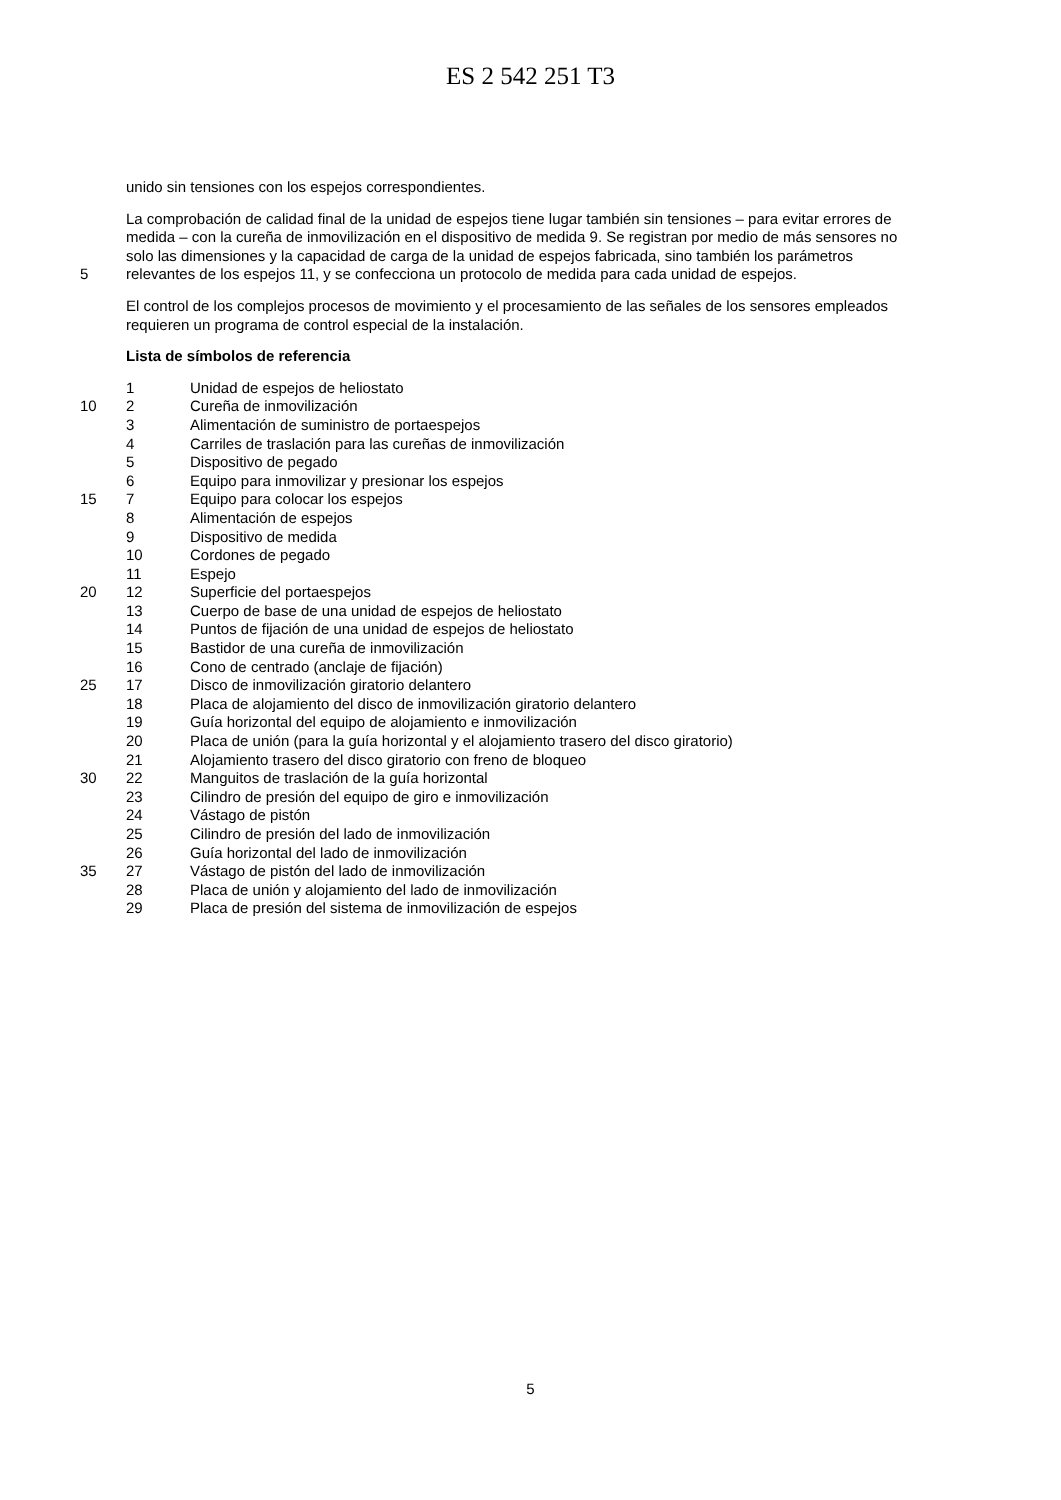ES 2 542 251 T3
unido sin tensiones con los espejos correspondientes.
La comprobación de calidad final de la unidad de espejos tiene lugar también sin tensiones – para evitar errores de
medida – con la cureña de inmovilización en el dispositivo de medida 9. Se registran por medio de más sensores no
solo las dimensiones y la capacidad de carga de la unidad de espejos fabricada, sino también los parámetros
5 relevantes de los espejos 11, y se confecciona un protocolo de medida para cada unidad de espejos.
El control de los complejos procesos de movimiento y el procesamiento de las señales de los sensores empleados
requieren un programa de control especial de la instalación.
Lista de símbolos de referencia
1 Unidad de espejos de heliostato
10 2 Cureña de inmovilización
3 Alimentación de suministro de portaespejos
4 Carriles de traslación para las cureñas de inmovilización
5 Dispositivo de pegado
6 Equipo para inmovilizar y presionar los espejos
15 7 Equipo para colocar los espejos
8 Alimentación de espejos
9 Dispositivo de medida
10 Cordones de pegado
11 Espejo
20 12 Superficie del portaespejos
13 Cuerpo de base de una unidad de espejos de heliostato
14 Puntos de fijación de una unidad de espejos de heliostato
15 Bastidor de una cureña de inmovilización
16 Cono de centrado (anclaje de fijación)
25 17 Disco de inmovilización giratorio delantero
18 Placa de alojamiento del disco de inmovilización giratorio delantero
19 Guía horizontal del equipo de alojamiento e inmovilización
20 Placa de unión (para la guía horizontal y el alojamiento trasero del disco giratorio)
21 Alojamiento trasero del disco giratorio con freno de bloqueo
30 22 Manguitos de traslación de la guía horizontal
23 Cilindro de presión del equipo de giro e inmovilización
24 Vástago de pistón
25 Cilindro de presión del lado de inmovilización
26 Guía horizontal del lado de inmovilización
35 27 Vástago de pistón del lado de inmovilización
28 Placa de unión y alojamiento del lado de inmovilización
29 Placa de presión del sistema de inmovilización de espejos
5